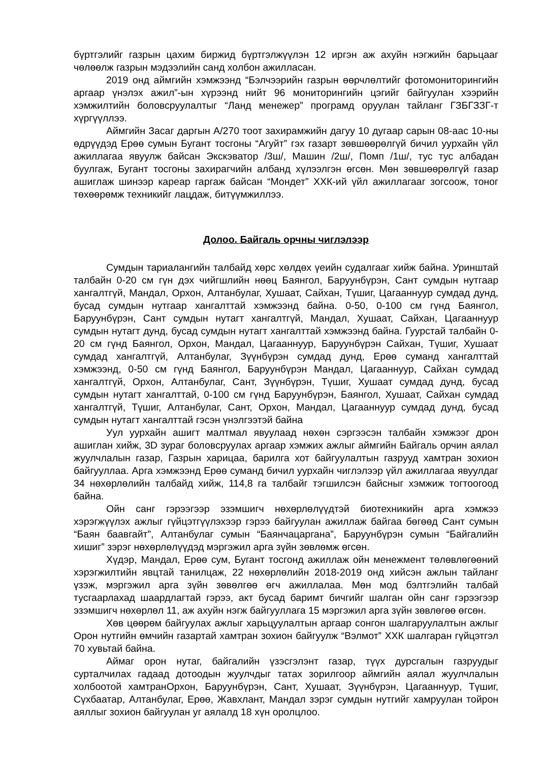бүртгэлийг газрын цахим биржид бүртгэлжүүлэн 12 иргэн аж ахуйн нэгжийн барьцааг чөлөөлж газрын мэдээлийн санд холбон ажилласан.
2019 онд аймгийн хэмжээнд “Бэлчээрийн газрын өөрчлөлтийг фотомониторингийн аргаар үнэлэх ажил”-ын хүрээнд нийт 96 мониторингийн цэгийг байгуулан хээрийн хэмжилтийн боловсруулалтыг “Ланд менежер” програмд оруулан тайланг ГЗБГЗЗГ-т хүргүүллээ.
Аймгийн Засаг даргын А/270 тоот захирамжийн дагуу 10 дугаар сарын 08-аас 10-ны өдрүүдэд Ерөө сумын Бугант тосгоны “Агуйт” гэх газарт зөвшөөрөлгүй бичил уурхайн үйл ажиллагаа явуулж байсан Экскэватор /3ш/, Машин /2ш/, Помп /1ш/, тус тус албадан буулгаж, Бугант тосгоны захирагчийн албанд хүлээлгэн өгсөн. Мөн зөвшөөрөлгүй газар ашиглаж шинээр кареар гаргаж байсан “Мондет” ХХК-ий үйл ажиллагааг зогсоож, тоног төхөөрөмж техникийг лацдаж, битүүмжиллээ.
Долоо. Байгаль орчны чиглэлээр
Сумдын тариалангийн талбайд хөрс хөлдөх үеийн судалгааг хийж байна. Уринштай талбайн 0-20 см гүн дэх чийгшлийн нөөц Баянгол, Баруунбүрэн, Сант сумдын нутгаар хангалтгүй, Мандал, Орхон, Алтанбулаг, Хушаат, Сайхан, Түшиг, Цагааннуур сумдад дунд, бусад сумдын нутгаар хангалттай хэмжээнд байна. 0-50, 0-100 см гүнд Баянгол, Баруунбүрэн, Сант сумдын нутагт хангалтгүй, Мандал, Хушаат, Сайхан, Цагааннуур сумдын нутагт дунд, бусад сумдын нутагт хангалттай хэмжээнд байна. Гуурстай талбайн 0-20 см гүнд Баянгол, Орхон, Мандал, Цагааннуур, Баруунбүрэн Сайхан, Түшиг, Хушаат сумдад хангалтгүй, Алтанбулаг, Зүүнбүрэн сумдад дунд, Ерөө суманд хангалттай хэмжээнд, 0-50 см гүнд Баянгол, Баруунбүрэн Мандал, Цагааннуур, Сайхан сумдад хангалтгүй, Орхон, Алтанбулаг, Сант, Зүүнбүрэн, Түшиг, Хушаат сумдад дунд, бусад сумдын нутагт хангалттай, 0-100 см гүнд Баруунбүрэн, Баянгол, Хушаат, Сайхан сумдад хангалтгүй, Түшиг, Алтанбулаг, Сант, Орхон, Мандал, Цагааннуур сумдад дунд, бусад сумдын нутагт хангалттай гэсэн үнэлгээтэй байна
Уул уурхайн ашигт малтмал явуулаад нөхөн сэргээсэн талбайн хэмжээг дрон ашиглан хийж, 3D зураг боловсруулах аргаар хэмжих ажлыг аймгийн Байгаль орчин аялал жуулчлалын газар, Газрын харицаа, барилга хот байгуулалтын газрууд хамтран зохион байгууллаа. Арга хэмжээнд Ерөө суманд бичил уурхайн чиглэлээр үйл ажиллагаа явуулдаг 34 нөхөрлөлийн талбайд хийж, 114,8 га талбайг тэгшилсэн байсныг хэмжиж тогтоогоод байна.
Ойн санг гэрээгээр эзэмшигч нөхөрлөлүүдтэй биотехникийн арга хэмжээ хэрэгжүүлэх ажлыг гүйцэтгүүлэхээр гэрээ байгуулан ажиллаж байгаа бөгөөд Сант сумын “Баян баавгайт”, Алтанбулаг сумын “Баянчацаргана”, Баруунбүрэн сумын “Байгалийн хишиг” зэрэг нөхөрлөлүүдэд мэргэжил арга зүйн зөвлөмж өгсөн.
Хүдэр, Мандал, Ерөө сум, Бугант тосгонд ажиллаж ойн менежмент төлөвлөгөөний хэрэгжилтийн явцтай танилцаж, 22 нөхөрлөлийн 2018-2019 онд хийсэн ажлын тайланг үзэж, мэргэжил арга зүйн зөвөлгөө өгч ажиллалаа. Мөн мод бэлтгэлийн талбай тусгаарлахад шаардлагтай гэрээ, акт бусад баримт бичгийг шалган ойн санг гэрээгээр эзэмшигч нөхөрлөл 11, аж ахуйн нэгж байгууллага 15 мэргэжил арга зүйн зөвлөгөө өгсөн.
Хөв цөөрөм байгуулах ажлыг харьцуулалтын аргаар сонгон шалгаруулалтын ажлыг Орон нутгийн өмчийн газартай хамтран зохион байгуулж “Вэлмот” ХХК шалгаран гүйцэтгэл 70 хувьтай байна.
Аймаг орон нутаг, байгалийн үзэсгэлэнт газар, түүх дурсгалын газруудыг сурталчилах гадаад дотоодын жуулчдыг татах зорилгоор аймгийн аялал жуулчлалын холбоотой хамтранОрхон, Баруунбүрэн, Сант, Хушаат, Зүүнбүрэн, Цагааннуур, Түшиг, Сүхбаатар, Алтанбулаг, Ерөө, Жавхлант, Мандал зэрэг сумдын нутгийг хамруулан тойрон аяллыг зохион байгуулан уг аялалд 18 хүн оролцлоо.